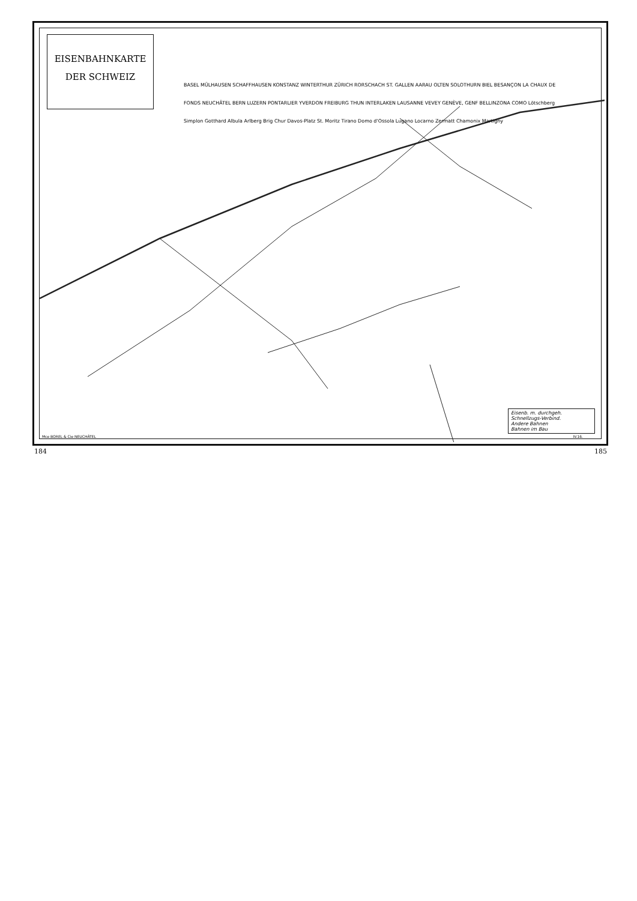EISENBAHNKARTE
DER SCHWEIZ
BASEL MÜLHAUSEN SCHAFFHAUSEN KONSTANZ WINTERTHUR ZÜRICH RORSCHACH ST. GALLEN AARAU OLTEN SOLOTHURN BIEL BESANÇON LA CHAUX DE FONDS NEUCHÂTEL BERN LUZERN PONTARLIER YVERDON FREIBURG THUN INTERLAKEN LAUSANNE VEVEY GENÈVE, GENF BELLINZONA COMO Lötschberg Simplon Gotthard Albula Arlberg Brig Chur Davos-Platz St. Moritz Tirano Domo d'Ossola Lugano Locarno Zermatt Chamonix Martigny
Eisenb. m. durchgeh.
Schnellzugs-Verbind.
Andere Bahnen
Bahnen im Bau
Mce BOREL & Cie NEUCHÂTEL IV.16.
184 185